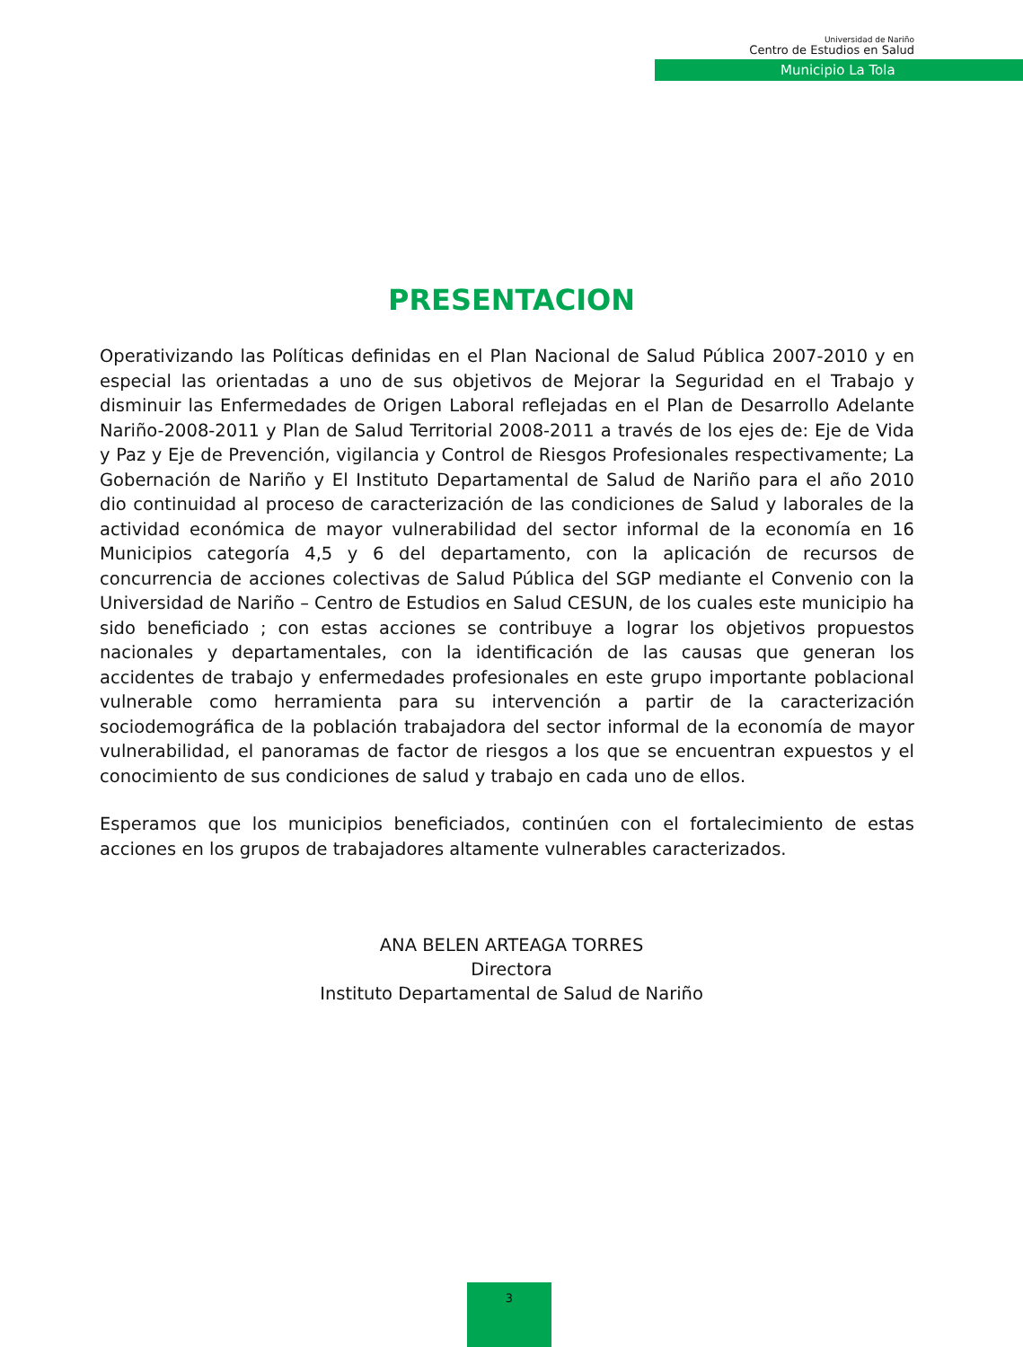Universidad de Nariño
Centro de Estudios en Salud
Municipio La Tola
PRESENTACION
Operativizando las Políticas definidas en el Plan Nacional de Salud Pública 2007-2010 y en especial las orientadas a uno de sus objetivos de Mejorar la Seguridad en el Trabajo y disminuir las Enfermedades de Origen Laboral reflejadas en el Plan de Desarrollo Adelante Nariño-2008-2011 y Plan de Salud Territorial 2008-2011 a través de los ejes de: Eje de Vida y Paz y Eje de Prevención, vigilancia y Control de Riesgos Profesionales respectivamente; La Gobernación de Nariño y El Instituto Departamental de Salud de Nariño para el año 2010 dio continuidad al proceso de caracterización de las condiciones de Salud y laborales de la actividad económica de mayor vulnerabilidad del sector informal de la economía en 16 Municipios categoría 4,5 y 6 del departamento, con la aplicación de recursos de concurrencia de acciones colectivas de Salud Pública del SGP mediante el Convenio con la Universidad de Nariño – Centro de Estudios en Salud CESUN, de los cuales este municipio ha sido beneficiado ; con estas acciones se contribuye a lograr los objetivos propuestos nacionales y departamentales, con la identificación de las causas que generan los accidentes de trabajo y enfermedades profesionales en este grupo importante poblacional vulnerable como herramienta para su intervención a partir de la caracterización sociodemográfica de la población trabajadora del sector informal de la economía de mayor vulnerabilidad, el panoramas de factor de riesgos a los que se encuentran expuestos y el conocimiento de sus condiciones de salud y trabajo en cada uno de ellos.
Esperamos que los municipios beneficiados, continúen con el fortalecimiento de estas acciones en los grupos de trabajadores altamente vulnerables caracterizados.
ANA BELEN ARTEAGA TORRES
Directora
Instituto Departamental de Salud de Nariño
3